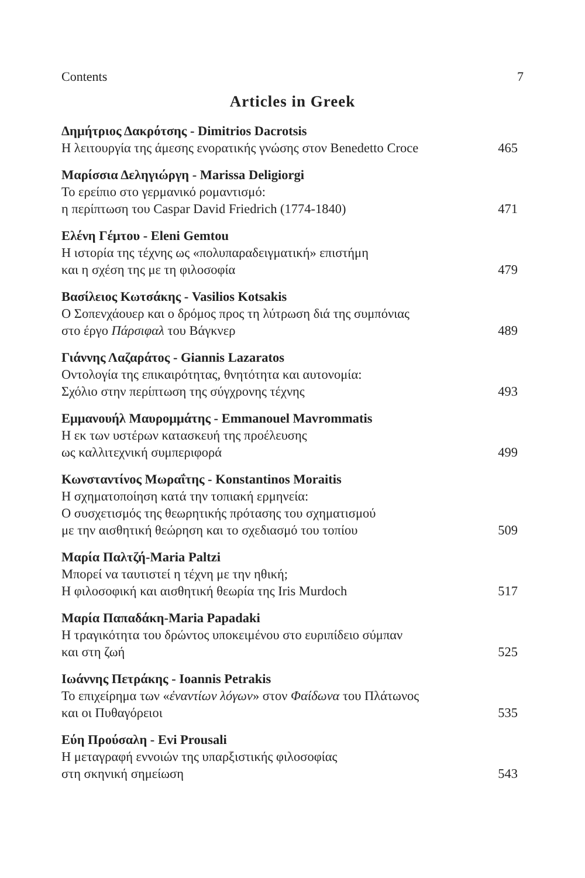Contents 7
Articles in Greek
Δημήτριος Δακρότσης - Dimitrios Dacrotsis
Η λειτουργία της άμεσης ενορατικής γνώσης στον Benedetto Croce 465
Μαρίσσια Δεληγιώργη - Marissa Deligiorgi
Το ερείπιο στο γερμανικό ρομαντισμό:
η περίπτωση του Caspar David Friedrich (1774-1840) 471
Ελένη Γέμτου - Eleni Gemtou
Η ιστορία της τέχνης ως «πολυπαραδειγματική» επιστήμη
και η σχέση της με τη φιλοσοφία 479
Βασίλειος Κωτσάκης - Vasilios Kotsakis
Ο Σοπενχάουερ και ο δρόμος προς τη λύτρωση διά της συμπόνιας
στο έργο Πάρσιφαλ του Βάγκνερ 489
Γιάννης Λαζαράτος - Giannis Lazaratos
Οντολογία της επικαιρότητας, θνητότητα και αυτονομία:
Σχόλιο στην περίπτωση της σύγχρονης τέχνης 493
Εμμανουήλ Μαυρομμάτης - Emmanouel Mavrommatis
Η εκ των υστέρων κατασκευή της προέλευσης
ως καλλιτεχνική συμπεριφορά 499
Κωνσταντίνος Μωραΐτης - Konstantinos Moraitis
Η σχηματοποίηση κατά την τοπιακή ερμηνεία:
Ο συσχετισμός της θεωρητικής πρότασης του σχηματισμού
με την αισθητική θεώρηση και το σχεδιασμό του τοπίου 509
Μαρία Παλτζή-Maria Paltzi
Μπορεί να ταυτιστεί η τέχνη με την ηθική;
Η φιλοσοφική και αισθητική θεωρία της Iris Murdoch 517
Μαρία Παπαδάκη-Maria Papadaki
Η τραγικότητα του δρώντος υποκειμένου στο ευριπίδειο σύμπαν
και στη ζωή 525
Ιωάννης Πετράκης - Ioannis Petrakis
Το επιχείρημα των «ἐναντίων λόγων» στον Φαίδωνα του Πλάτωνος
και οι Πυθαγόρειοι 535
Εύη Προύσαλη - Evi Prousali
Η μεταγραφή εννοιών της υπαρξιστικής φιλοσοφίας
στη σκηνική σημείωση 543